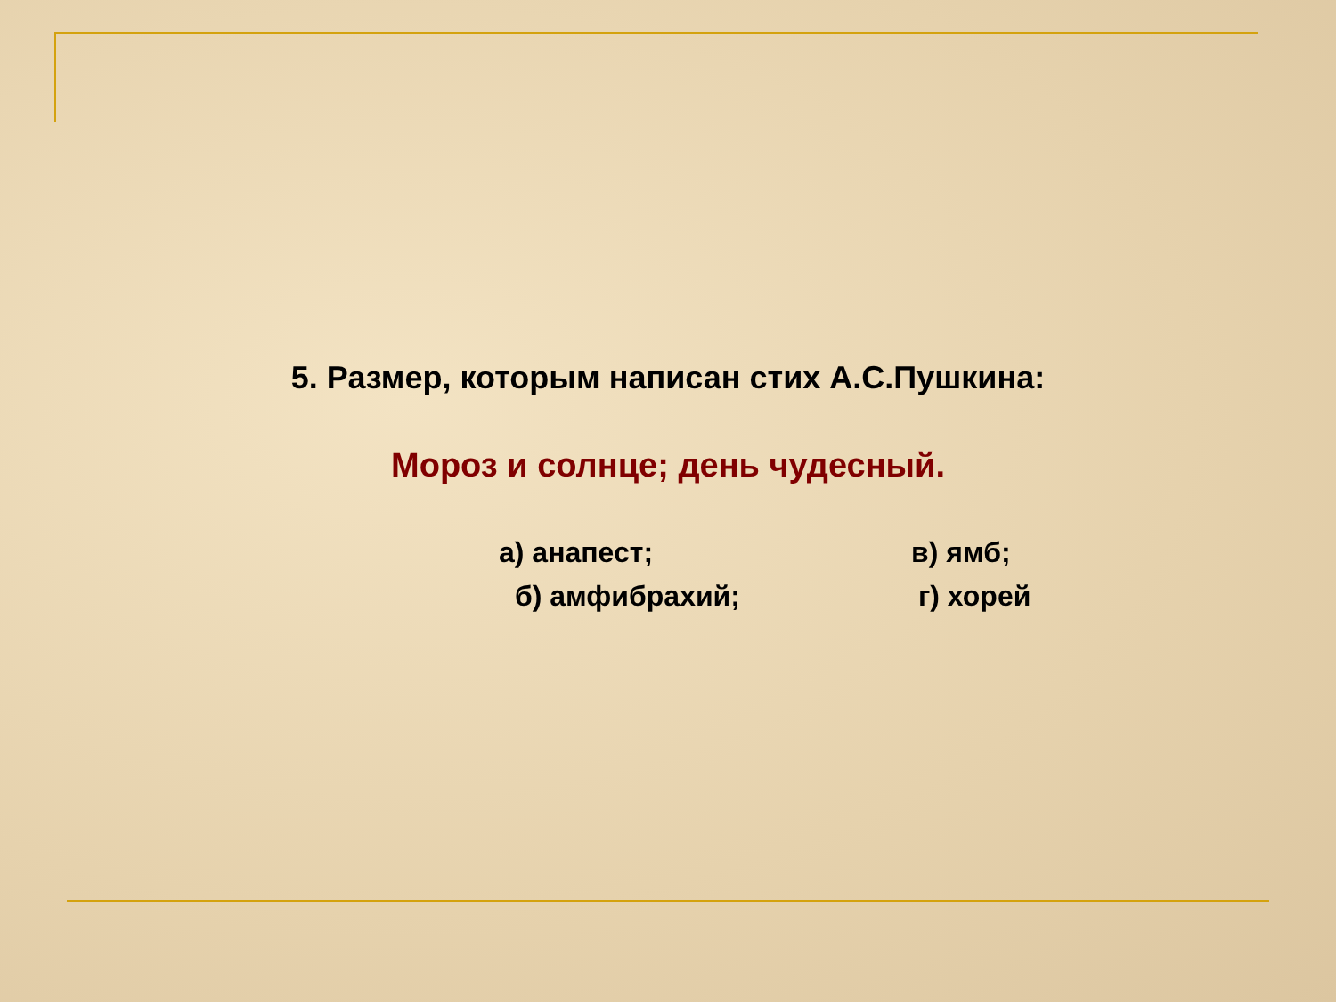5. Размер, которым написан стих А.С.Пушкина:
Мороз и солнце; день чудесный.
а) анапест; в) ямб;
б) амфибрахий; г) хорей